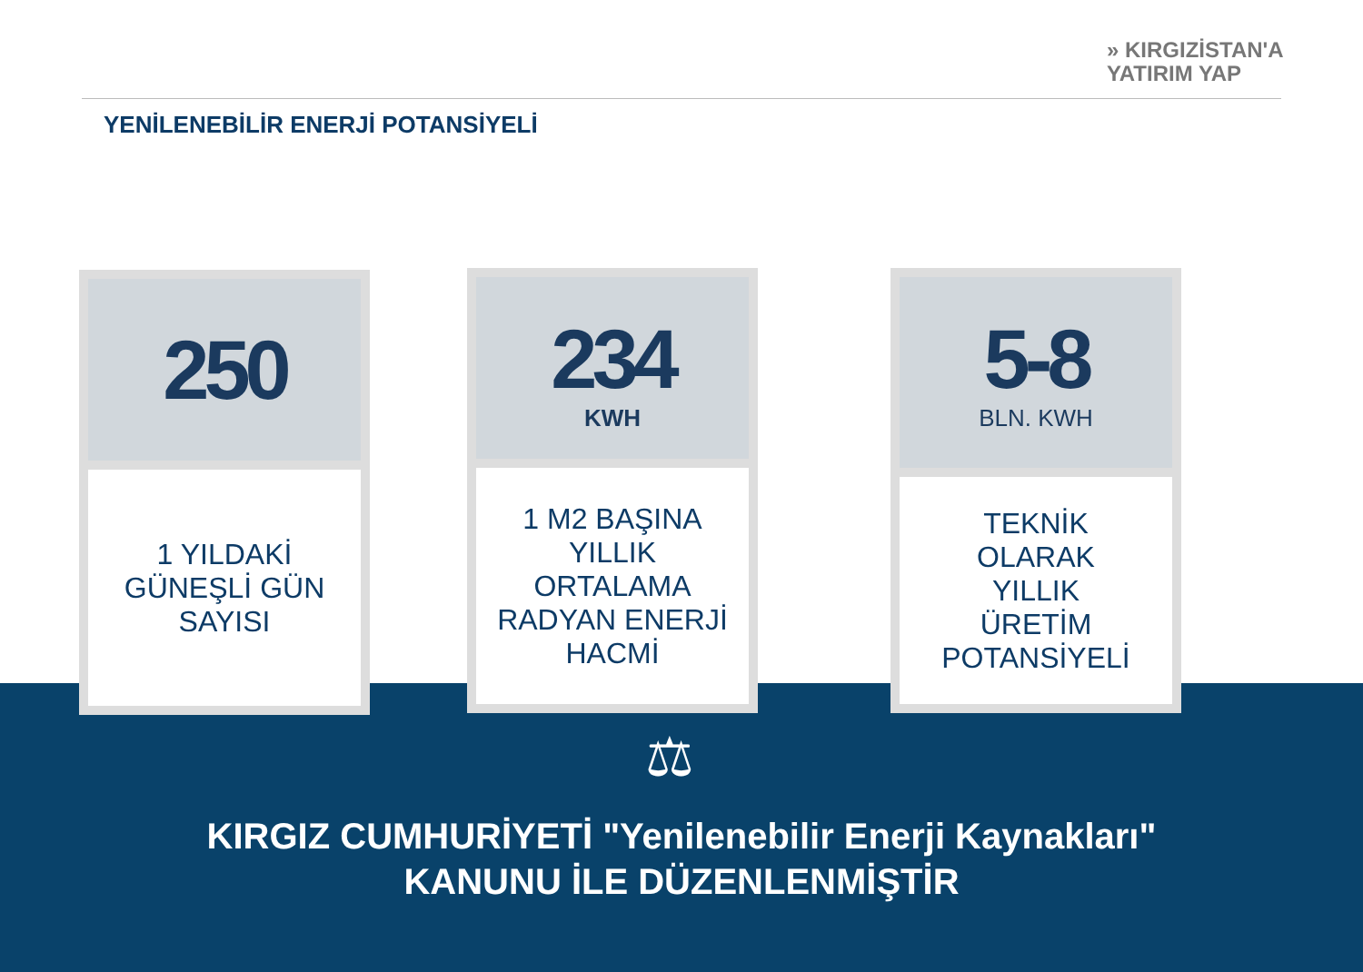» KIRGIZİSTAN'A
YATIRIM YAP
YENİLENEBİLİR ENERJİ POTANSİYELİ
250
1 YILDAKİ
GÜNEŞLİ GÜN
SAYISI
234
KWH
1 M2 BAŞINA
YILLIK
ORTALAMA
RADYAN ENERJİ
HACMİ
5-8
BLN. KWH
TEKNİK
OLARAK
YILLIK
ÜRETİM
POTANSİYELİ
⚖
KIRGIZ CUMHURİYETİ "Yenilenebilir Enerji Kaynakları"
KANUNU İLE DÜZENLENMİŞTİR